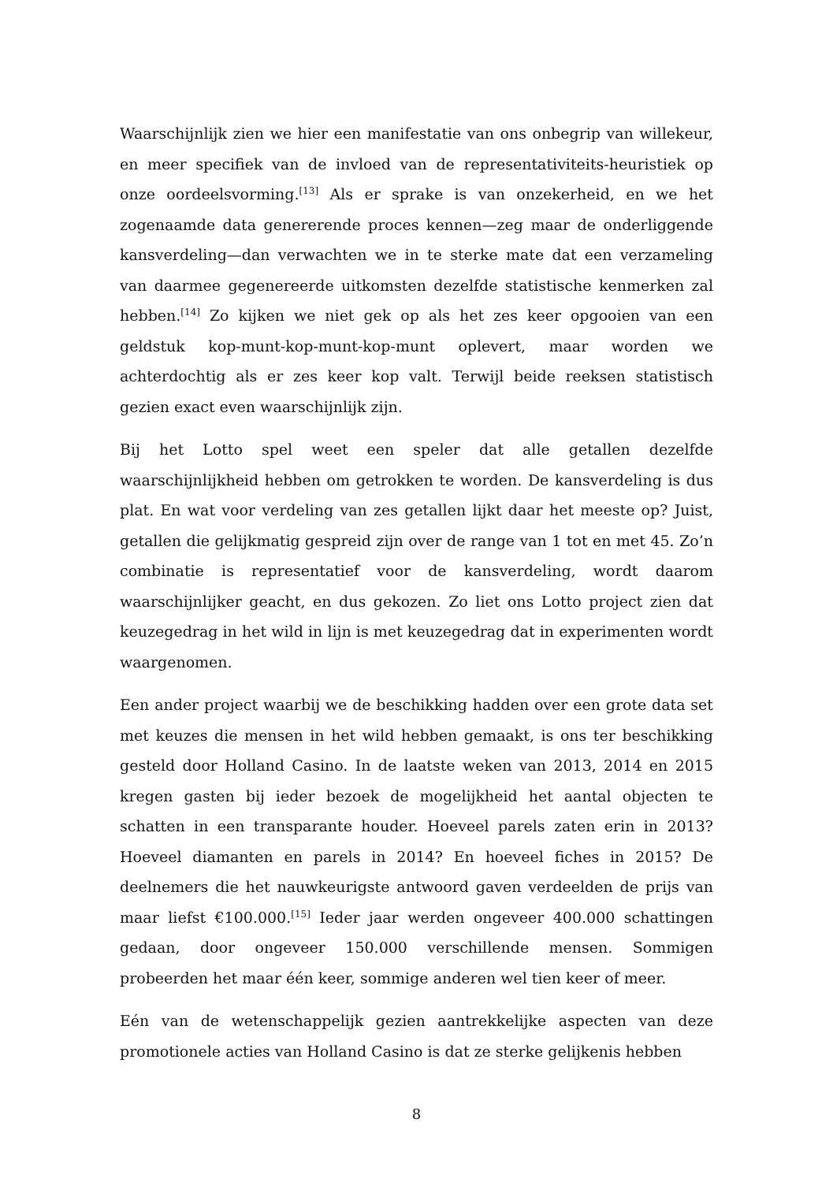Waarschijnlijk zien we hier een manifestatie van ons onbegrip van willekeur, en meer specifiek van de invloed van de representativiteits-heuristiek op onze oordeelsvorming.<sup>[13]</sup> Als er sprake is van onzekerheid, en we het zogenaamde data genererende proces kennen—zeg maar de onderliggende kansverdeling—dan verwachten we in te sterke mate dat een verzameling van daarmee gegenereerde uitkomsten dezelfde statistische kenmerken zal hebben.<sup>[14]</sup> Zo kijken we niet gek op als het zes keer opgooien van een geldstuk kop-munt-kop-munt-kop-munt oplevert, maar worden we achterdochtig als er zes keer kop valt. Terwijl beide reeksen statistisch gezien exact even waarschijnlijk zijn.
Bij het Lotto spel weet een speler dat alle getallen dezelfde waarschijnlijkheid hebben om getrokken te worden. De kansverdeling is dus plat. En wat voor verdeling van zes getallen lijkt daar het meeste op? Juist, getallen die gelijkmatig gespreid zijn over de range van 1 tot en met 45. Zo’n combinatie is representatief voor de kansverdeling, wordt daarom waarschijnlijker geacht, en dus gekozen. Zo liet ons Lotto project zien dat keuzegedrag in het wild in lijn is met keuzegedrag dat in experimenten wordt waargenomen.
Een ander project waarbij we de beschikking hadden over een grote data set met keuzes die mensen in het wild hebben gemaakt, is ons ter beschikking gesteld door Holland Casino. In de laatste weken van 2013, 2014 en 2015 kregen gasten bij ieder bezoek de mogelijkheid het aantal objecten te schatten in een transparante houder. Hoeveel parels zaten erin in 2013? Hoeveel diamanten en parels in 2014? En hoeveel fiches in 2015? De deelnemers die het nauwkeurigste antwoord gaven verdeelden de prijs van maar liefst €100.000.<sup>[15]</sup> Ieder jaar werden ongeveer 400.000 schattingen gedaan, door ongeveer 150.000 verschillende mensen. Sommigen probeerden het maar één keer, sommige anderen wel tien keer of meer.
Eén van de wetenschappelijk gezien aantrekkelijke aspecten van deze promotionele acties van Holland Casino is dat ze sterke gelijkenis hebben
8